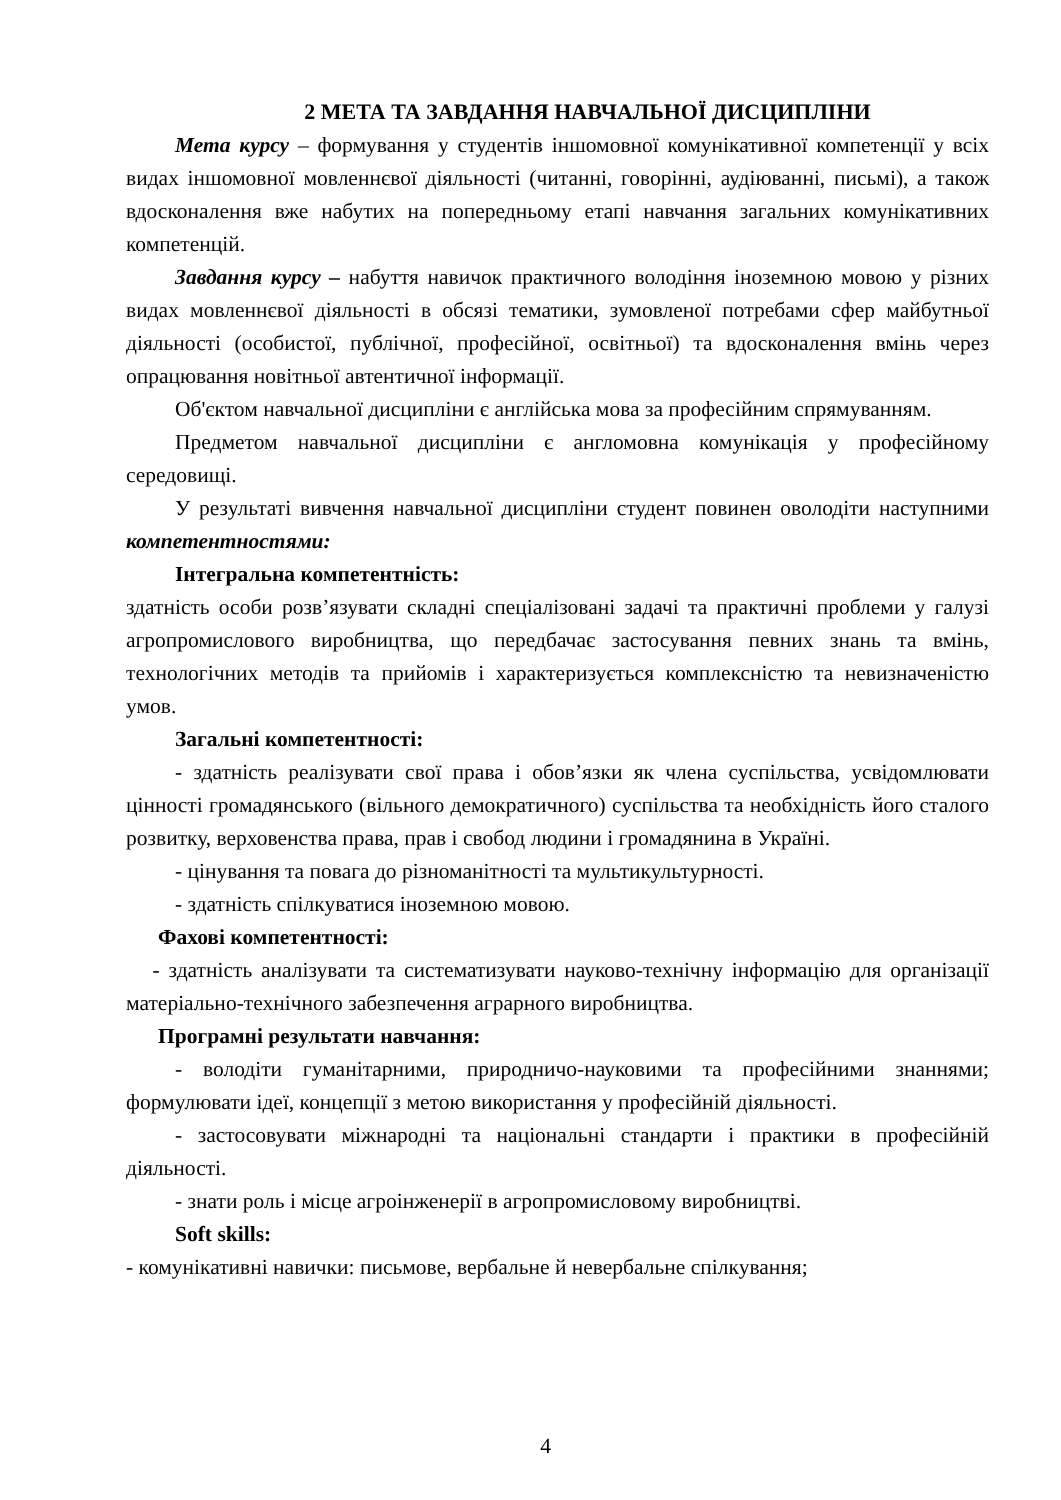2 МЕТА ТА ЗАВДАННЯ НАВЧАЛЬНОЇ ДИСЦИПЛІНИ
Мета курсу – формування у студентів іншомовної комунікативної компетенції у всіх видах іншомовної мовленнєвої діяльності (читанні, говорінні, аудіюванні, письмі), а також вдосконалення вже набутих на попередньому етапі навчання загальних комунікативних компетенцій.
Завдання курсу – набуття навичок практичного володіння іноземною мовою у різних видах мовленнєвої діяльності в обсязі тематики, зумовленої потребами сфер майбутньої діяльності (особистої, публічної, професійної, освітньої) та вдосконалення вмінь через опрацювання новітньої автентичної інформації.
Об'єктом навчальної дисципліни є англійська мова за професійним спрямуванням.
Предметом навчальної дисципліни є англомовна комунікація у професійному середовищі.
У результаті вивчення навчальної дисципліни студент повинен оволодіти наступними компетентностями:
Інтегральна компетентність:
здатність особи розв’язувати складні спеціалізовані задачі та практичні проблеми у галузі агропромислового виробництва, що передбачає застосування певних знань та вмінь, технологічних методів та прийомів і характеризується комплексністю та невизначеністю умов.
Загальні компетентності:
- здатність реалізувати свої права і обов’язки як члена суспільства, усвідомлювати цінності громадянського (вільного демократичного) суспільства та необхідність його сталого розвитку, верховенства права, прав і свобод людини і громадянина в Україні.
- цінування та повага до різноманітності та мультикультурності.
- здатність спілкуватися іноземною мовою.
Фахові компетентності:
- здатність аналізувати та систематизувати науково-технічну інформацію для організації матеріально-технічного забезпечення аграрного виробництва.
Програмні результати навчання:
- володіти гуманітарними, природничо-науковими та професійними знаннями; формулювати ідеї, концепції з метою використання у професійній діяльності.
- застосовувати міжнародні та національні стандарти і практики в професійній діяльності.
- знати роль і місце агроінженерії в агропромисловому виробництві.
Soft skills:
- комунікативні навички: письмове, вербальне й невербальне спілкування;
4